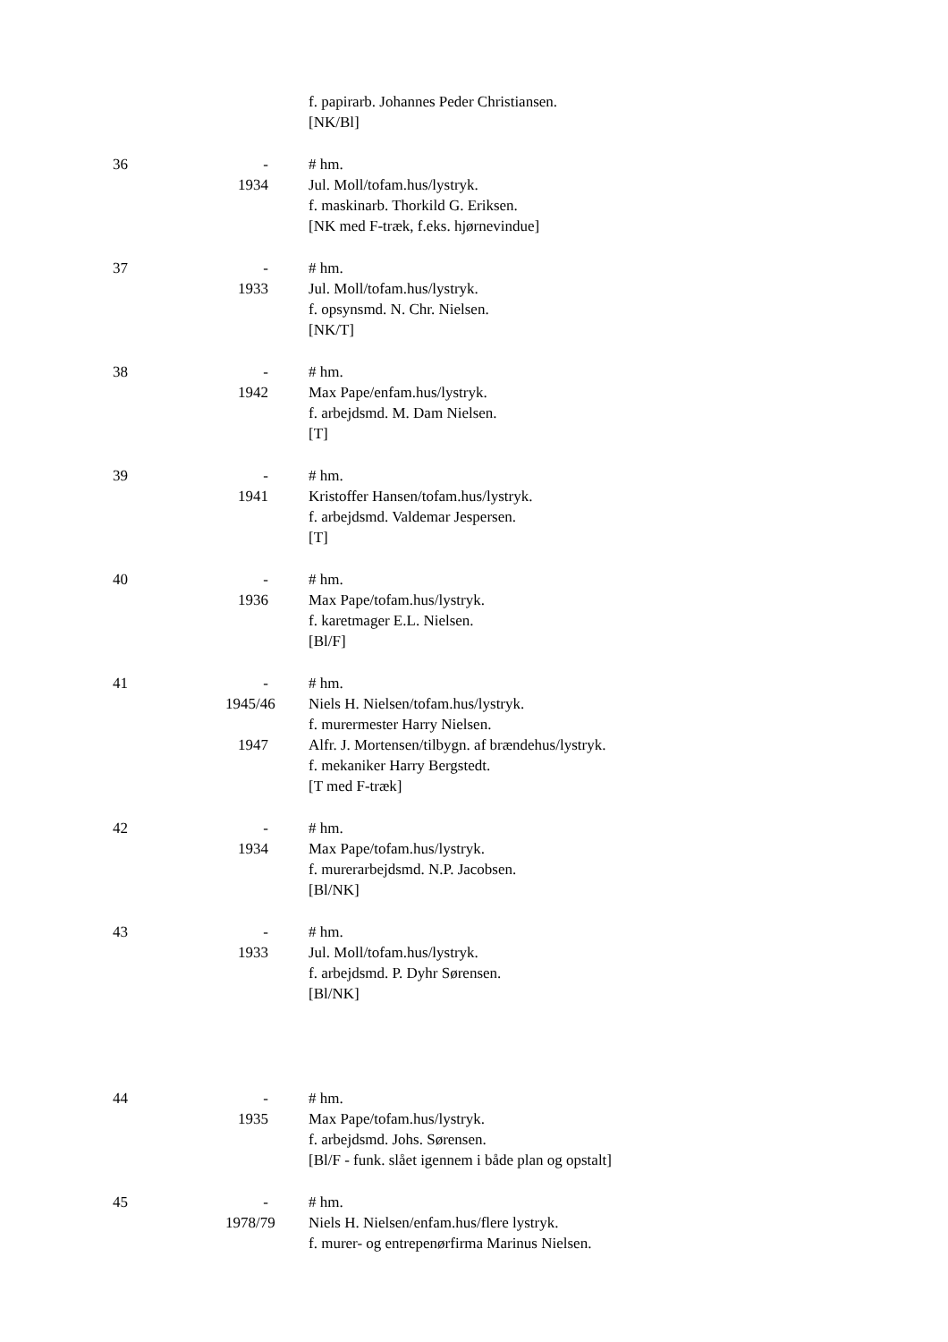f. papirarb. Johannes Peder Christiansen.
[NK/Bl]
36 - # hm.
1934 Jul. Moll/tofam.hus/lystryk.
f. maskinarb. Thorkild G. Eriksen.
[NK med F-træk, f.eks. hjørnevindue]
37 - # hm.
1933 Jul. Moll/tofam.hus/lystryk.
f. opsynsmd. N. Chr. Nielsen.
[NK/T]
38 - # hm.
1942 Max Pape/enfam.hus/lystryk.
f. arbejdsmd. M. Dam Nielsen.
[T]
39 - # hm.
1941 Kristoffer Hansen/tofam.hus/lystryk.
f. arbejdsmd. Valdemar Jespersen.
[T]
40 - # hm.
1936 Max Pape/tofam.hus/lystryk.
f. karetmager E.L. Nielsen.
[Bl/F]
41 - # hm.
1945/46 Niels H. Nielsen/tofam.hus/lystryk.
f. murermester Harry Nielsen.
1947 Alfr. J. Mortensen/tilbygn. af brændehus/lystryk.
f. mekaniker Harry Bergstedt.
[T med F-træk]
42 - # hm.
1934 Max Pape/tofam.hus/lystryk.
f. murerarbejdsmd. N.P. Jacobsen.
[Bl/NK]
43 - # hm.
1933 Jul. Moll/tofam.hus/lystryk.
f. arbejdsmd. P. Dyhr Sørensen.
[Bl/NK]
44 - # hm.
1935 Max Pape/tofam.hus/lystryk.
f. arbejdsmd. Johs. Sørensen.
[Bl/F - funk. slået igennem i både plan og opstalt]
45 - # hm.
1978/79 Niels H. Nielsen/enfam.hus/flere lystryk.
f. murer- og entrepenørfirma Marinus Nielsen.